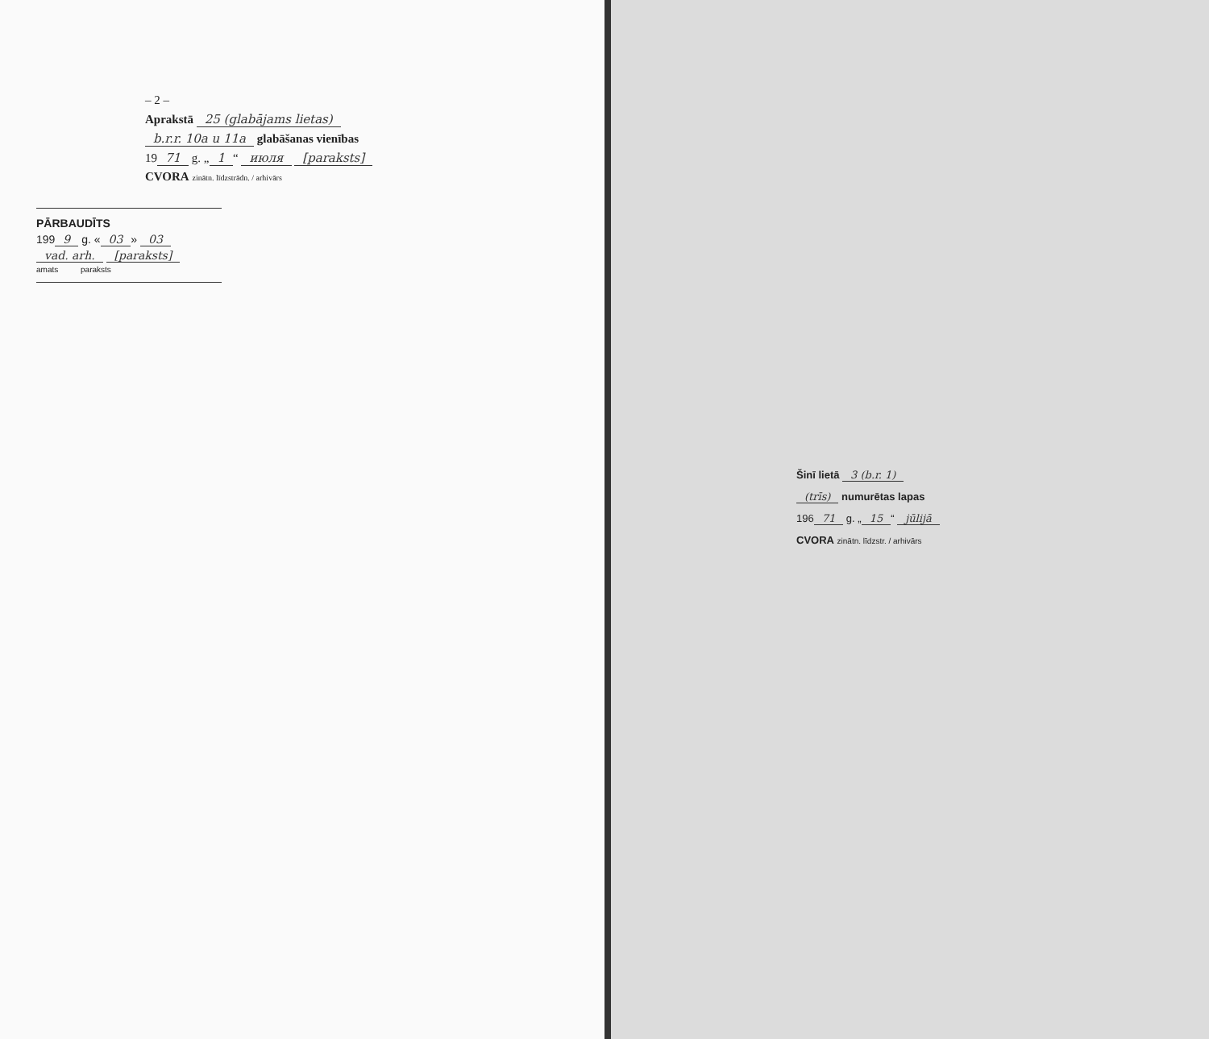– 2 –
Aprakstā 25 (glabājams lietas)
b.r.r. 10a u 11a glabāšanas vienības
19 71 g. „ 1 “ июля [paraksts]
CVORA zinātn. līdzstrādn. / arhivārs
PĀRBAUDĪTS
199 9 g. « 03 » 03
vad. arh. [paraksts]
amats paraksts
Šinī lietā 3 (b.r. 1)
(trīs) numurētas lapas
196 71 g. „ 15 “ jūlijā
CVORA zinātn. līdzstr. / arhivārs